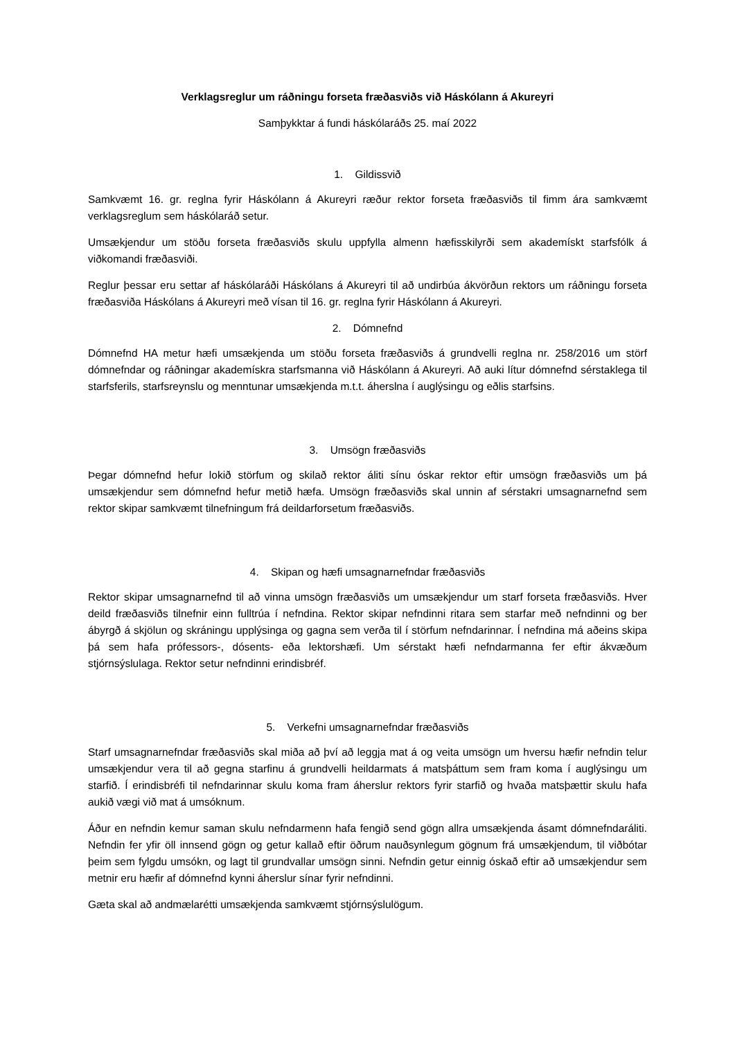Verklagsreglur um ráðningu forseta fræðasviðs við Háskólann á Akureyri
Samþykktar á fundi háskólaráðs 25. maí 2022
1. Gildissvið
Samkvæmt 16. gr. reglna fyrir Háskólann á Akureyri ræður rektor forseta fræðasviðs til fimm ára samkvæmt verklagsreglum sem háskólaráð setur.
Umsækjendur um stöðu forseta fræðasviðs skulu uppfylla almenn hæfisskilyrði sem akademískt starfsfólk á viðkomandi fræðasviði.
Reglur þessar eru settar af háskólaráði Háskólans á Akureyri til að undirbúa ákvörðun rektors um ráðningu forseta fræðasviða Háskólans á Akureyri með vísan til 16. gr. reglna fyrir Háskólann á Akureyri.
2. Dómnefnd
Dómnefnd HA metur hæfi umsækjenda um stöðu forseta fræðasviðs á grundvelli reglna nr. 258/2016 um störf dómnefndar og ráðningar akademískra starfsmanna við Háskólann á Akureyri. Að auki lítur dómnefnd sérstaklega til starfsferils, starfsreynslu og menntunar umsækjenda m.t.t. áherslna í auglýsingu og eðlis starfsins.
3. Umsögn fræðasviðs
Þegar dómnefnd hefur lokið störfum og skilað rektor áliti sínu óskar rektor eftir umsögn fræðasviðs um þá umsækjendur sem dómnefnd hefur metið hæfa. Umsögn fræðasviðs skal unnin af sérstakri umsagnarnefnd sem rektor skipar samkvæmt tilnefningum frá deildarforsetum fræðasviðs.
4. Skipan og hæfi umsagnarnefndar fræðasviðs
Rektor skipar umsagnarnefnd til að vinna umsögn fræðasviðs um umsækjendur um starf forseta fræðasviðs. Hver deild fræðasviðs tilnefnir einn fulltrúa í nefndina. Rektor skipar nefndinni ritara sem starfar með nefndinni og ber ábyrgð á skjölun og skráningu upplýsinga og gagna sem verða til í störfum nefndarinnar. Í nefndina má aðeins skipa þá sem hafa prófessors-, dósents- eða lektorshæfi. Um sérstakt hæfi nefndarmanna fer eftir ákvæðum stjórnsýslulaga. Rektor setur nefndinni erindisbréf.
5. Verkefni umsagnarnefndar fræðasviðs
Starf umsagnarnefndar fræðasviðs skal miða að því að leggja mat á og veita umsögn um hversu hæfir nefndin telur umsækjendur vera til að gegna starfinu á grundvelli heildarmats á matsþáttum sem fram koma í auglýsingu um starfið. Í erindisbréfi til nefndarinnar skulu koma fram áherslur rektors fyrir starfið og hvaða matsþættir skulu hafa aukið vægi við mat á umsóknum.
Áður en nefndin kemur saman skulu nefndarmenn hafa fengið send gögn allra umsækjenda ásamt dómnefndaráliti. Nefndin fer yfir öll innsend gögn og getur kallað eftir öðrum nauðsynlegum gögnum frá umsækjendum, til viðbótar þeim sem fylgdu umsókn, og lagt til grundvallar umsögn sinni. Nefndin getur einnig óskað eftir að umsækjendur sem metnir eru hæfir af dómnefnd kynni áherslur sínar fyrir nefndinni.
Gæta skal að andmælarétti umsækjenda samkvæmt stjórnsýslulögum.